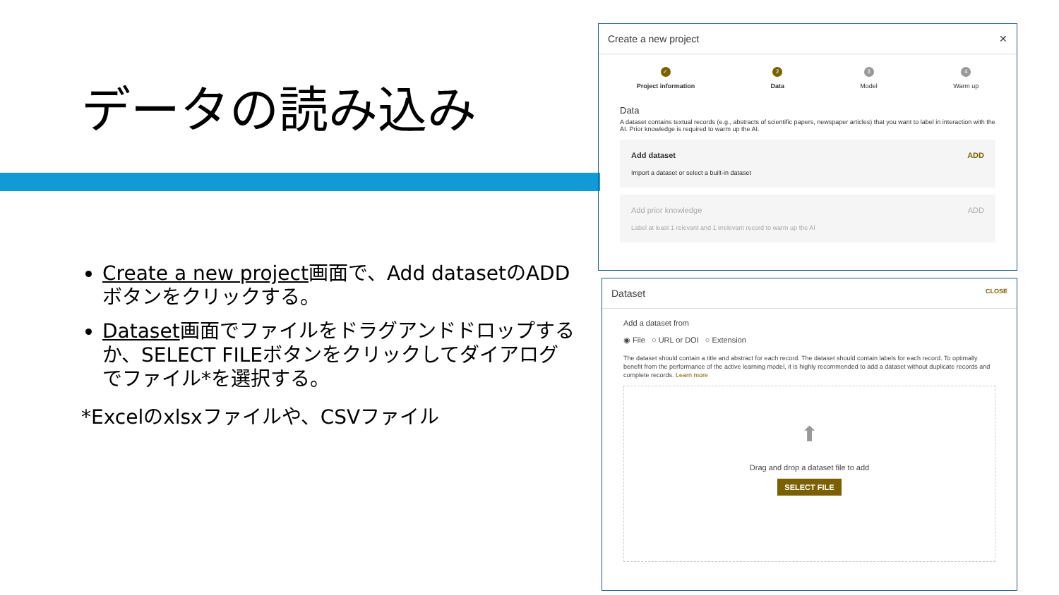データの読み込み
Create a new project画面で、Add datasetのADDボタンをクリックする。
Dataset画面でファイルをドラグアンドドロップするか、SELECT FILEボタンをクリックしてダイアログでファイル*を選択する。
*Excelのxlsxファイルや、CSVファイル
Create a new project ✕
✓
Project information
2
Data
3
Model
4
Warm up
Data
A dataset contains textual records (e.g., abstracts of scientific papers, newspaper articles) that you want to label in interaction with the AI. Prior knowledge is required to warm up the AI.
Add dataset
Import a dataset or select a built-in dataset
ADD
Add prior knowledge
Label at least 1 relevant and 1 irrelevant record to warm up the AI
ADD
Dataset CLOSE
Add a dataset from
◉ File ○ URL or DOI ○ Extension
The dataset should contain a title and abstract for each record. The dataset should contain labels for each record. To optimally benefit from the performance of the active learning model, it is highly recommended to add a dataset without duplicate records and complete records. Learn more
⬆
Drag and drop a dataset file to add
SELECT FILE